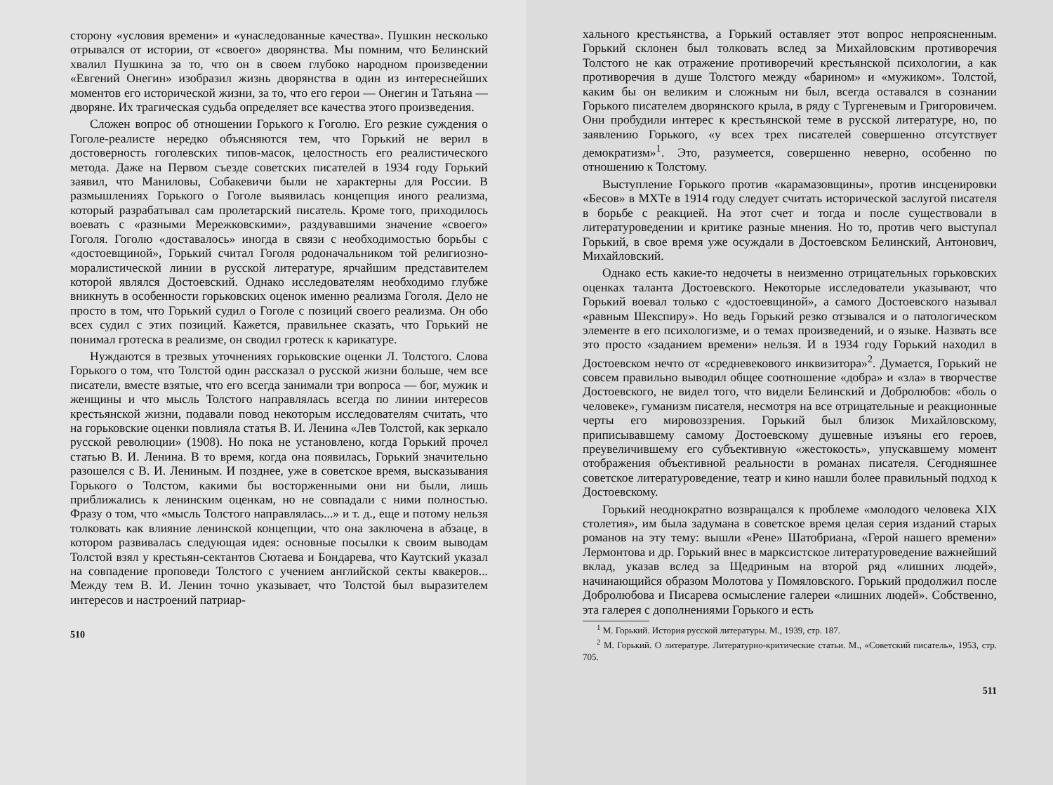сторону «условия времени» и «унаследованные качества». Пушкин несколько отрывался от истории, от «своего» дворянства. Мы помним, что Белинский хвалил Пушкина за то, что он в своем глубоко народном произведении «Евгений Онегин» изобразил жизнь дворянства в один из интереснейших моментов его исторической жизни, за то, что его герои — Онегин и Татьяна — дворяне. Их трагическая судьба определяет все качества этого произведения.
Сложен вопрос об отношении Горького к Гоголю. Его резкие суждения о Гоголе-реалисте нередко объясняются тем, что Горький не верил в достоверность гоголевских типов-масок, целостность его реалистического метода. Даже на Первом съезде советских писателей в 1934 году Горький заявил, что Маниловы, Собакевичи были не характерны для России. В размышлениях Горького о Гоголе выявилась концепция иного реализма, который разрабатывал сам пролетарский писатель. Кроме того, приходилось воевать с «разными Мережковскими», раздувавшими значение «своего» Гоголя. Гоголю «доставалось» иногда в связи с необходимостью борьбы с «достоевщиной», Горький считал Гоголя родоначальником той религиозно-моралистической линии в русской литературе, ярчайшим представителем которой являлся Достоевский. Однако исследователям необходимо глубже вникнуть в особенности горьковских оценок именно реализма Гоголя. Дело не просто в том, что Горький судил о Гоголе с позиций своего реализма. Он обо всех судил с этих позиций. Кажется, правильнее сказать, что Горький не понимал гротеска в реализме, он сводил гротеск к карикатуре.
Нуждаются в трезвых уточнениях горьковские оценки Л. Толстого. Слова Горького о том, что Толстой один рассказал о русской жизни больше, чем все писатели, вместе взятые, что его всегда занимали три вопроса — бог, мужик и женщины и что мысль Толстого направлялась всегда по линии интересов крестьянской жизни, подавали повод некоторым исследователям считать, что на горьковские оценки повлияла статья В. И. Ленина «Лев Толстой, как зеркало русской революции» (1908). Но пока не установлено, когда Горький прочел статью В. И. Ленина. В то время, когда она появилась, Горький значительно разошелся с В. И. Лениным. И позднее, уже в советское время, высказывания Горького о Толстом, какими бы восторженными они ни были, лишь приближались к ленинским оценкам, но не совпадали с ними полностью. Фразу о том, что «мысль Толстого направлялась...» и т. д., еще и потому нельзя толковать как влияние ленинской концепции, что она заключена в абзаце, в котором развивалась следующая идея: основные посылки к своим выводам Толстой взял у крестьян-сектантов Сютаева и Бондарева, что Каутский указал на совпадение проповеди Толстого с учением английской секты квакеров... Между тем В. И. Ленин точно указывает, что Толстой был выразителем интересов и настроений патриар-
510
хального крестьянства, а Горький оставляет этот вопрос непроясненным. Горький склонен был толковать вслед за Михайловским противоречия Толстого не как отражение противоречий крестьянской психологии, а как противоречия в душе Толстого между «барином» и «мужиком». Толстой, каким бы он великим и сложным ни был, всегда оставался в сознании Горького писателем дворянского крыла, в ряду с Тургеневым и Григоровичем. Они пробудили интерес к крестьянской теме в русской литературе, но, по заявлению Горького, «у всех трех писателей совершенно отсутствует демократизм»<sup>1</sup>. Это, разумеется, совершенно неверно, особенно по отношению к Толстому.
Выступление Горького против «карамазовщины», против инсценировки «Бесов» в МХТе в 1914 году следует считать исторической заслугой писателя в борьбе с реакцией. На этот счет и тогда и после существовали в литературоведении и критике разные мнения. Но то, против чего выступал Горький, в свое время уже осуждали в Достоевском Белинский, Антонович, Михайловский.
Однако есть какие-то недочеты в неизменно отрицательных горьковских оценках таланта Достоевского. Некоторые исследователи указывают, что Горький воевал только с «достоевщиной», а самого Достоевского называл «равным Шекспиру». Но ведь Горький резко отзывался и о патологическом элементе в его психологизме, и о темах произведений, и о языке. Назвать все это просто «заданием времени» нельзя. И в 1934 году Горький находил в Достоевском нечто от «средневекового инквизитора»<sup>2</sup>. Думается, Горький не совсем правильно выводил общее соотношение «добра» и «зла» в творчестве Достоевского, не видел того, что видели Белинский и Добролюбов: «боль о человеке», гуманизм писателя, несмотря на все отрицательные и реакционные черты его мировоззрения. Горький был близок Михайловскому, приписывавшему самому Достоевскому душевные изъяны его героев, преувеличившему его субъективную «жестокость», упускавшему момент отображения объективной реальности в романах писателя. Сегодняшнее советское литературоведение, театр и кино нашли более правильный подход к Достоевскому.
Горький неоднократно возвращался к проблеме «молодого человека XIX столетия», им была задумана в советское время целая серия изданий старых романов на эту тему: вышли «Рене» Шатобриана, «Герой нашего времени» Лермонтова и др. Горький внес в марксистское литературоведение важнейший вклад, указав вслед за Щедриным на второй ряд «лишних людей», начинающийся образом Молотова у Помяловского. Горький продолжил после Добролюбова и Писарева осмысление галереи «лишних людей». Собственно, эта галерея с дополнениями Горького и есть
<sup>1</sup> М. Горький. История русской литературы. М., 1939, стр. 187.
<sup>2</sup> М. Горький. О литературе. Литературно-критические статьи. М., «Советский писатель», 1953, стр. 705.
511